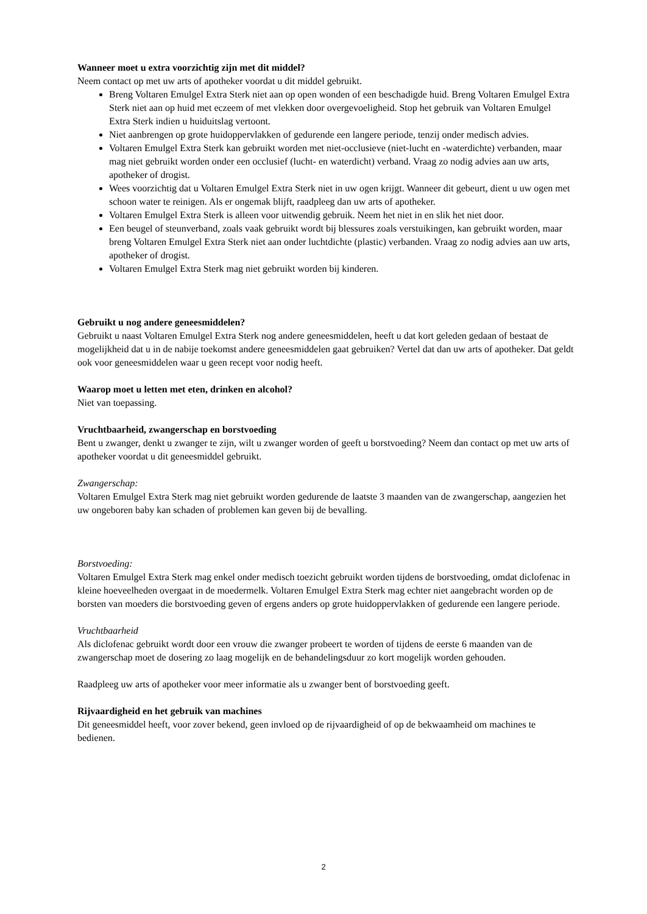Wanneer moet u extra voorzichtig zijn met dit middel?
Neem contact op met uw arts of apotheker voordat u dit middel gebruikt.
Breng Voltaren Emulgel Extra Sterk niet aan op open wonden of een beschadigde huid. Breng Voltaren Emulgel Extra Sterk niet aan op huid met eczeem of met vlekken door overgevoeligheid. Stop het gebruik van Voltaren Emulgel Extra Sterk indien u huiduitslag vertoont.
Niet aanbrengen op grote huidoppervlakken of gedurende een langere periode, tenzij onder medisch advies.
Voltaren Emulgel Extra Sterk kan gebruikt worden met niet-occlusieve (niet-lucht en -waterdichte) verbanden, maar mag niet gebruikt worden onder een occlusief (lucht- en waterdicht) verband. Vraag zo nodig advies aan uw arts, apotheker of drogist.
Wees voorzichtig dat u Voltaren Emulgel Extra Sterk niet in uw ogen krijgt. Wanneer dit gebeurt, dient u uw ogen met schoon water te reinigen. Als er ongemak blijft, raadpleeg dan uw arts of apotheker.
Voltaren Emulgel Extra Sterk is alleen voor uitwendig gebruik. Neem het niet in en slik het niet door.
Een beugel of steunverband, zoals vaak gebruikt wordt bij blessures zoals verstuikingen, kan gebruikt worden, maar breng Voltaren Emulgel Extra Sterk niet aan onder luchtdichte (plastic) verbanden. Vraag zo nodig advies aan uw arts, apotheker of drogist.
Voltaren Emulgel Extra Sterk mag niet gebruikt worden bij kinderen.
Gebruikt u nog andere geneesmiddelen?
Gebruikt u naast Voltaren Emulgel Extra Sterk nog andere geneesmiddelen, heeft u dat kort geleden gedaan of bestaat de mogelijkheid dat u in de nabije toekomst andere geneesmiddelen gaat gebruiken? Vertel dat dan uw arts of apotheker. Dat geldt ook voor geneesmiddelen waar u geen recept voor nodig heeft.
Waarop moet u letten met eten, drinken en alcohol?
Niet van toepassing.
Vruchtbaarheid, zwangerschap en borstvoeding
Bent u zwanger, denkt u zwanger te zijn, wilt u zwanger worden of geeft u borstvoeding? Neem dan contact op met uw arts of apotheker voordat u dit geneesmiddel gebruikt.
Zwangerschap:
Voltaren Emulgel Extra Sterk mag niet gebruikt worden gedurende de laatste 3 maanden van de zwangerschap, aangezien het uw ongeboren baby kan schaden of problemen kan geven bij de bevalling.
Borstvoeding:
Voltaren Emulgel Extra Sterk mag enkel onder medisch toezicht gebruikt worden tijdens de borstvoeding, omdat diclofenac in kleine hoeveelheden overgaat in de moedermelk. Voltaren Emulgel Extra Sterk mag echter niet aangebracht worden op de borsten van moeders die borstvoeding geven of ergens anders op grote huidoppervlakken of gedurende een langere periode.
Vruchtbaarheid
Als diclofenac gebruikt wordt door een vrouw die zwanger probeert te worden of tijdens de eerste 6 maanden van de zwangerschap moet de dosering zo laag mogelijk en de behandelingsduur zo kort mogelijk worden gehouden.
Raadpleeg uw arts of apotheker voor meer informatie als u zwanger bent of borstvoeding geeft.
Rijvaardigheid en het gebruik van machines
Dit geneesmiddel heeft, voor zover bekend, geen invloed op de rijvaardigheid of op de bekwaamheid om machines te bedienen.
2